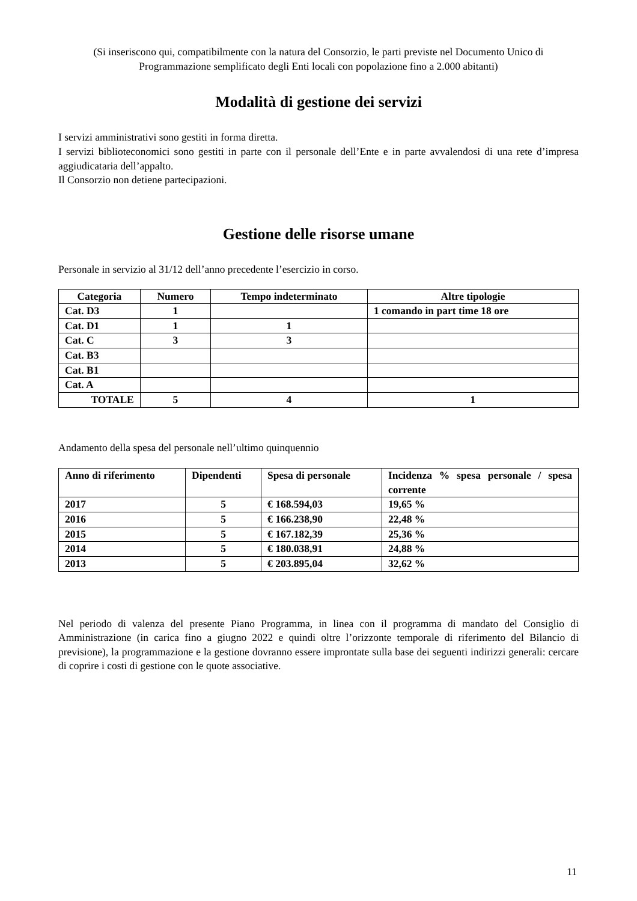(Si inseriscono qui, compatibilmente con la natura del Consorzio, le parti previste nel Documento Unico di Programmazione semplificato degli Enti locali con popolazione fino a 2.000 abitanti)
Modalità di gestione dei servizi
I servizi amministrativi sono gestiti in forma diretta.
I servizi biblioteconomici sono gestiti in parte con il personale dell’Ente e in parte avvalendosi di una rete d’impresa aggiudicataria dell’appalto.
Il Consorzio non detiene partecipazioni.
Gestione delle risorse umane
Personale in servizio al 31/12 dell’anno precedente l’esercizio in corso.
| Categoria | Numero | Tempo indeterminato | Altre tipologie |
| --- | --- | --- | --- |
| Cat. D3 | 1 | | 1 comando in part time 18 ore |
| Cat. D1 | 1 | 1 | |
| Cat. C | 3 | 3 | |
| Cat. B3 | | | |
| Cat. B1 | | | |
| Cat. A | | | |
| TOTALE | 5 | 4 | 1 |
Andamento della spesa del personale nell’ultimo quinquennio
| Anno di riferimento | Dipendenti | Spesa di personale | Incidenza % spesa personale / spesa corrente |
| 2017 | 5 | € 168.594,03 | 19,65 % |
| 2016 | 5 | € 166.238,90 | 22,48 % |
| 2015 | 5 | € 167.182,39 | 25,36 % |
| 2014 | 5 | € 180.038,91 | 24,88 % |
| 2013 | 5 | € 203.895,04 | 32,62 % |
Nel periodo di valenza del presente Piano Programma, in linea con il programma di mandato del Consiglio di Amministrazione (in carica fino a giugno 2022 e quindi oltre l’orizzonte temporale di riferimento del Bilancio di previsione), la programmazione e la gestione dovranno essere improntate sulla base dei seguenti indirizzi generali: cercare di coprire i costi di gestione con le quote associative.
11